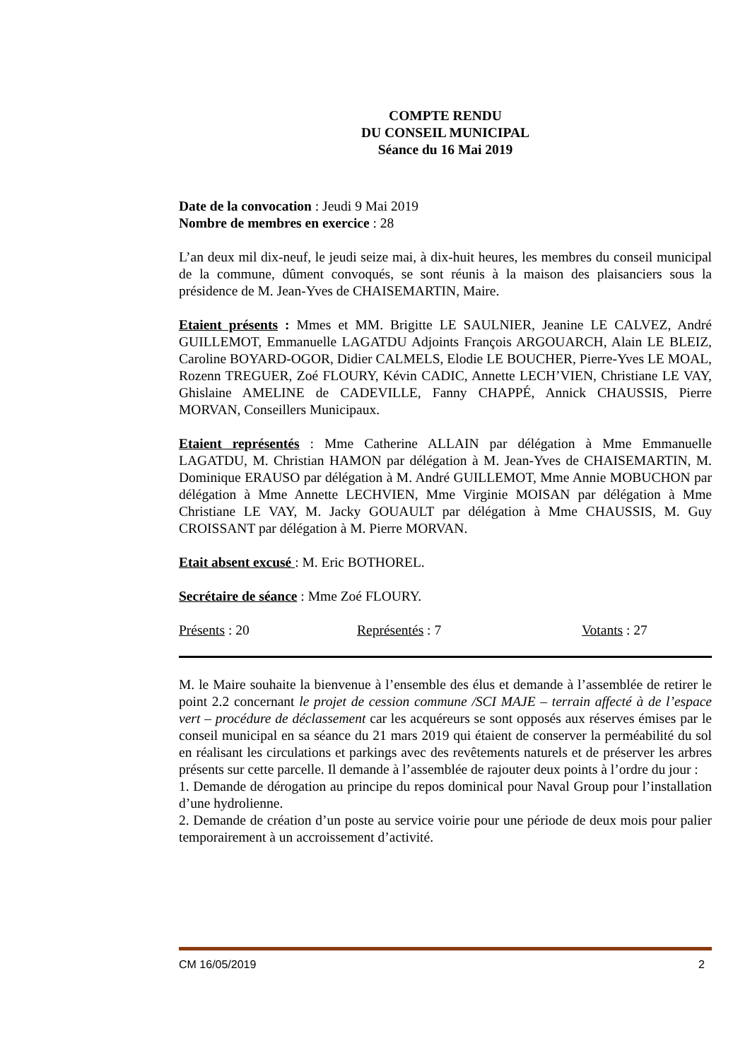COMPTE RENDU
DU CONSEIL MUNICIPAL
Séance du 16 Mai 2019
Date de la convocation : Jeudi 9 Mai 2019
Nombre de membres en exercice : 28
L’an deux mil dix-neuf, le jeudi seize mai, à dix-huit heures, les membres du conseil municipal de la commune, dûment convoqués, se sont réunis à la maison des plaisanciers sous la présidence de M. Jean-Yves de CHAISEMARTIN, Maire.
Etaient présents : Mmes et MM. Brigitte LE SAULNIER, Jeanine LE CALVEZ, André GUILLEMOT, Emmanuelle LAGATDU Adjoints François ARGOUARCH, Alain LE BLEIZ, Caroline BOYARD-OGOR, Didier CALMELS, Elodie LE BOUCHER, Pierre-Yves LE MOAL, Rozenn TREGUER, Zoé FLOURY, Kévin CADIC, Annette LECH’VIEN, Christiane LE VAY, Ghislaine AMELINE de CADEVILLE, Fanny CHAPPÉ, Annick CHAUSSIS, Pierre MORVAN, Conseillers Municipaux.
Etaient représentés : Mme Catherine ALLAIN par délégation à Mme Emmanuelle LAGATDU, M. Christian HAMON par délégation à M. Jean-Yves de CHAISEMARTIN, M. Dominique ERAUSO par délégation à M. André GUILLEMOT, Mme Annie MOBUCHON par délégation à Mme Annette LECHVIEN, Mme Virginie MOISAN par délégation à Mme Christiane LE VAY, M. Jacky GOUAULT par délégation à Mme CHAUSSIS, M. Guy CROISSANT par délégation à M. Pierre MORVAN.
Etait absent excusé : M. Eric BOTHOREL.
Secrétaire de séance : Mme Zoé FLOURY.
Présents : 20 Représentés : 7 Votants : 27
M. le Maire souhaite la bienvenue à l’ensemble des élus et demande à l’assemblée de retirer le point 2.2 concernant le projet de cession commune /SCI MAJE – terrain affecté à de l’espace vert – procédure de déclassement car les acquéreurs se sont opposés aux réserves émises par le conseil municipal en sa séance du 21 mars 2019 qui étaient de conserver la perméabilité du sol en réalisant les circulations et parkings avec des revêtements naturels et de préserver les arbres présents sur cette parcelle. Il demande à l’assemblée de rajouter deux points à l’ordre du jour :
1. Demande de dérogation au principe du repos dominical pour Naval Group pour l’installation d’une hydrolienne.
2. Demande de création d’un poste au service voirie pour une période de deux mois pour palier temporairement à un accroissement d’activité.
CM 16/05/2019 2